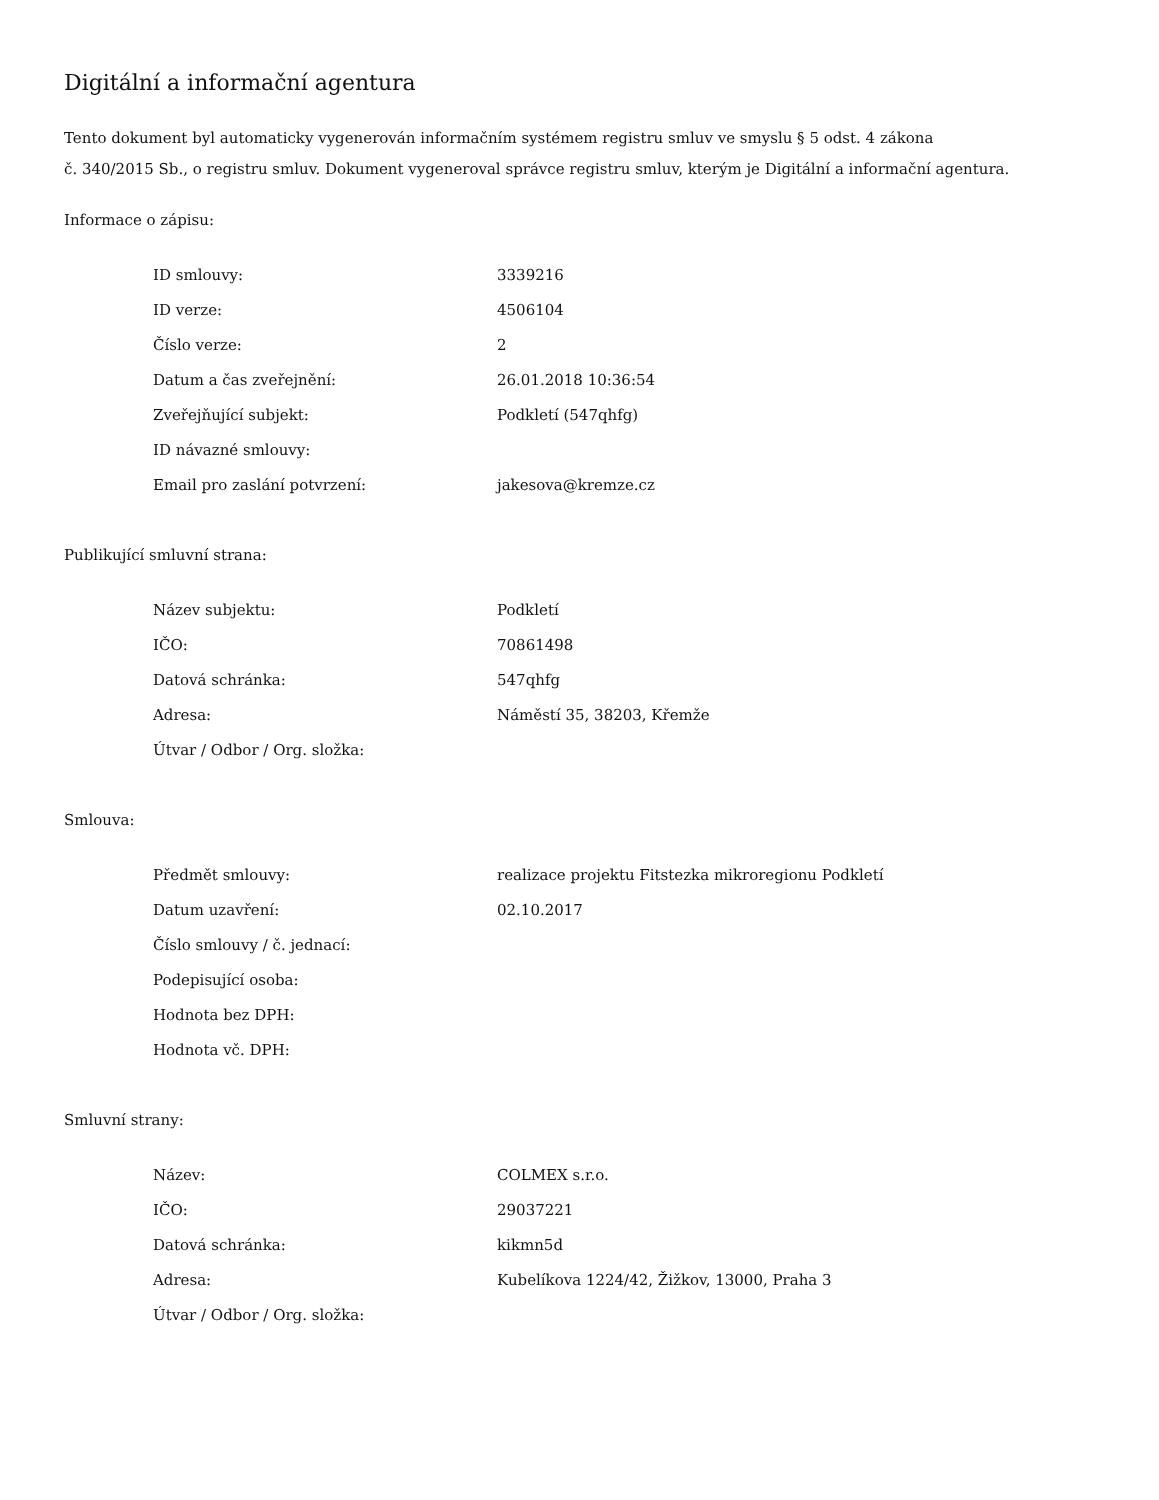Digitální a informační agentura
Tento dokument byl automaticky vygenerován informačním systémem registru smluv ve smyslu § 5 odst. 4 zákona
č. 340/2015 Sb., o registru smluv. Dokument vygeneroval správce registru smluv, kterým je Digitální a informační agentura.
Informace o zápisu:
| ID smlouvy: | 3339216 |
| ID verze: | 4506104 |
| Číslo verze: | 2 |
| Datum a čas zveřejnění: | 26.01.2018 10:36:54 |
| Zveřejňující subjekt: | Podkletí (547qhfg) |
| ID návazné smlouvy: | |
| Email pro zaslání potvrzení: | jakesova@kremze.cz |
Publikující smluvní strana:
| Název subjektu: | Podkletí |
| IČO: | 70861498 |
| Datová schránka: | 547qhfg |
| Adresa: | Náměstí 35, 38203, Křemže |
| Útvar / Odbor / Org. složka: | |
Smlouva:
| Předmět smlouvy: | realizace projektu Fitstezka mikroregionu Podkletí |
| Datum uzavření: | 02.10.2017 |
| Číslo smlouvy / č. jednací: | |
| Podepisující osoba: | |
| Hodnota bez DPH: | |
| Hodnota vč. DPH: | |
Smluvní strany:
| Název: | COLMEX s.r.o. |
| IČO: | 29037221 |
| Datová schránka: | kikmn5d |
| Adresa: | Kubelíkova 1224/42, Žižkov, 13000, Praha 3 |
| Útvar / Odbor / Org. složka: | |